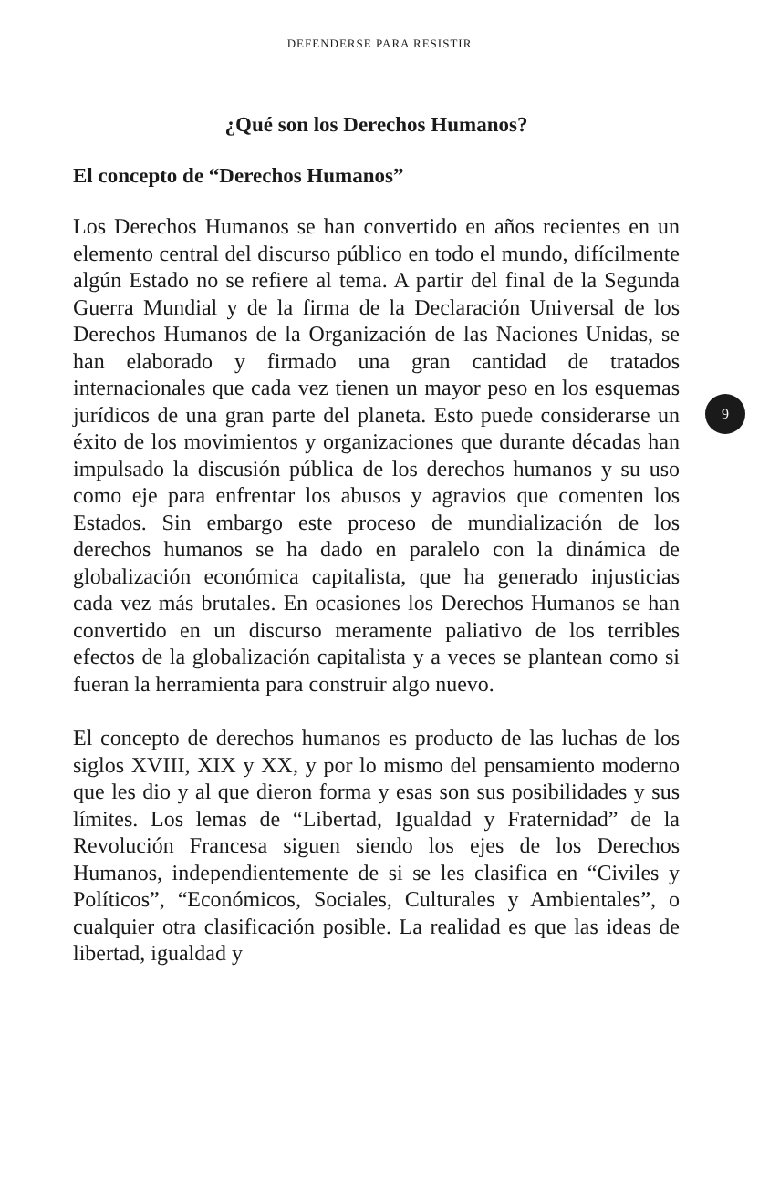DEFENDERSE PARA RESISTIR
¿Qué son los Derechos Humanos?
El concepto de “Derechos Humanos”
Los Derechos Humanos se han convertido en años recientes en un elemento central del discurso público en todo el mundo, difícilmente algún Estado no se refiere al tema. A partir del final de la Segunda Guerra Mundial y de la firma de la Declaración Universal de los Derechos Humanos de la Organización de las Naciones Unidas, se han elaborado y firmado una gran cantidad de tratados internacionales que cada vez tienen un mayor peso en los esquemas jurídicos de una gran parte del planeta. Esto puede considerarse un éxito de los movimientos y organizaciones que durante décadas han impulsado la discusión pública de los derechos humanos y su uso como eje para enfrentar los abusos y agravios que comenten los Estados. Sin embargo este proceso de mundialización de los derechos humanos se ha dado en paralelo con la dinámica de globalización económica capitalista, que ha generado injusticias cada vez más brutales. En ocasiones los Derechos Humanos se han convertido en un discurso meramente paliativo de los terribles efectos de la globalización capitalista y a veces se plantean como si fueran la herramienta para construir algo nuevo.
El concepto de derechos humanos es producto de las luchas de los siglos XVIII, XIX y XX, y por lo mismo del pensamiento moderno que les dio y al que dieron forma y esas son sus posibilidades y sus límites. Los lemas de “Libertad, Igualdad y Fraternidad” de la Revolución Francesa siguen siendo los ejes de los Derechos Humanos, independientemente de si se les clasifica en “Civiles y Políticos”, “Económicos, Sociales, Culturales y Ambientales”, o cualquier otra clasificación posible. La realidad es que las ideas de libertad, igualdad y
9